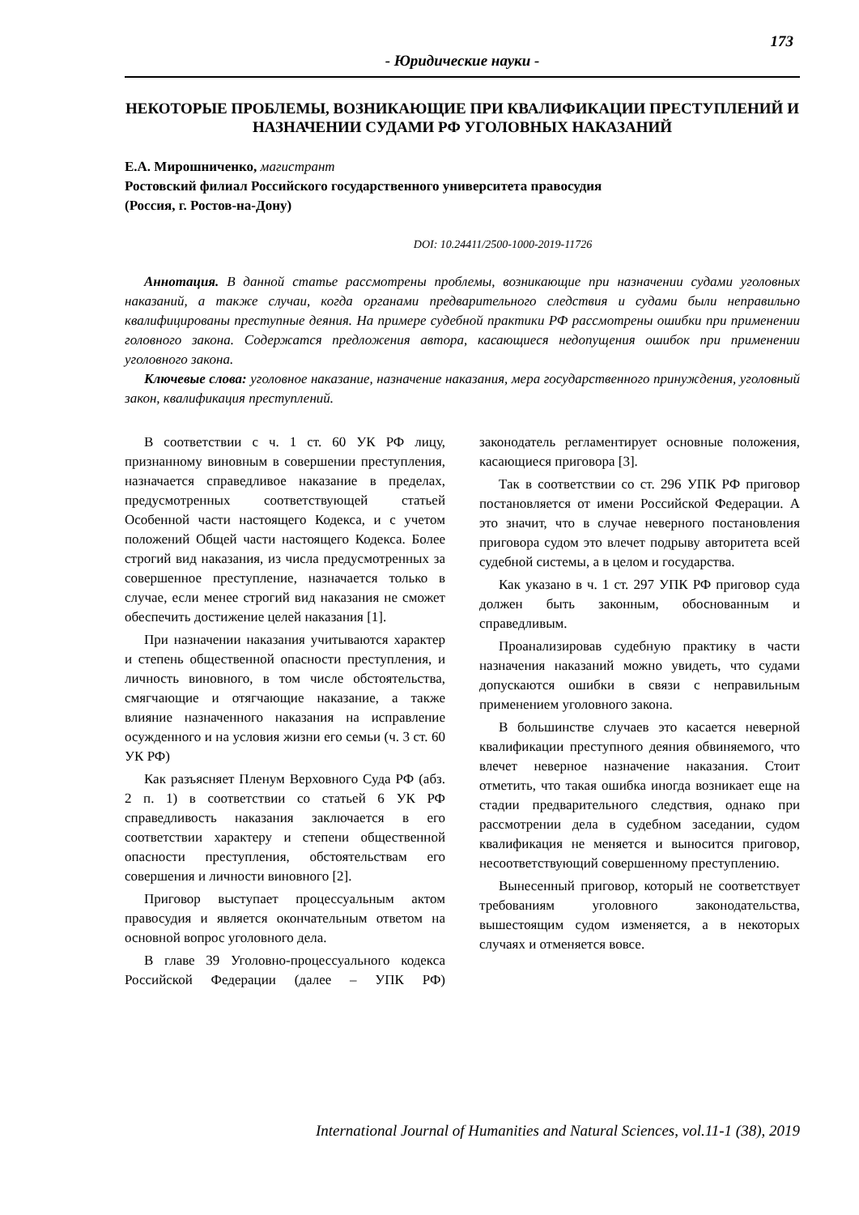173
- Юридические науки -
НЕКОТОРЫЕ ПРОБЛЕМЫ, ВОЗНИКАЮЩИЕ ПРИ КВАЛИФИКАЦИИ ПРЕСТУПЛЕНИЙ И НАЗНАЧЕНИИ СУДАМИ РФ УГОЛОВНЫХ НАКАЗАНИЙ
Е.А. Мирошниченко, магистрант
Ростовский филиал Российского государственного университета правосудия
(Россия, г. Ростов-на-Дону)
DOI: 10.24411/2500-1000-2019-11726
Аннотация. В данной статье рассмотрены проблемы, возникающие при назначении судами уголовных наказаний, а также случаи, когда органами предварительного следствия и судами были неправильно квалифицированы преступные деяния. На примере судебной практики РФ рассмотрены ошибки при применении головного закона. Содержатся предложения автора, касающиеся недопущения ошибок при применении уголовного закона.
Ключевые слова: уголовное наказание, назначение наказания, мера государственного принуждения, уголовный закон, квалификация преступлений.
В соответствии с ч. 1 ст. 60 УК РФ лицу, признанному виновным в совершении преступления, назначается справедливое наказание в пределах, предусмотренных соответствующей статьей Особенной части настоящего Кодекса, и с учетом положений Общей части настоящего Кодекса. Более строгий вид наказания, из числа предусмотренных за совершенное преступление, назначается только в случае, если менее строгий вид наказания не сможет обеспечить достижение целей наказания [1].
При назначении наказания учитываются характер и степень общественной опасности преступления, и личность виновного, в том числе обстоятельства, смягчающие и отягчающие наказание, а также влияние назначенного наказания на исправление осужденного и на условия жизни его семьи (ч. 3 ст. 60 УК РФ)
Как разъясняет Пленум Верховного Суда РФ (абз. 2 п. 1) в соответствии со статьей 6 УК РФ справедливость наказания заключается в его соответствии характеру и степени общественной опасности преступления, обстоятельствам его совершения и личности виновного [2].
Приговор выступает процессуальным актом правосудия и является окончательным ответом на основной вопрос уголовного дела.
В главе 39 Уголовно-процессуального кодекса Российской Федерации (далее – УПК РФ) законодатель регламентирует основные положения, касающиеся приговора [3].
Так в соответствии со ст. 296 УПК РФ приговор постановляется от имени Российской Федерации. А это значит, что в случае неверного постановления приговора судом это влечет подрыву авторитета всей судебной системы, а в целом и государства.
Как указано в ч. 1 ст. 297 УПК РФ приговор суда должен быть законным, обоснованным и справедливым.
Проанализировав судебную практику в части назначения наказаний можно увидеть, что судами допускаются ошибки в связи с неправильным применением уголовного закона.
В большинстве случаев это касается неверной квалификации преступного деяния обвиняемого, что влечет неверное назначение наказания. Стоит отметить, что такая ошибка иногда возникает еще на стадии предварительного следствия, однако при рассмотрении дела в судебном заседании, судом квалификация не меняется и выносится приговор, несоответствующий совершенному преступлению.
Вынесенный приговор, который не соответствует требованиям уголовного законодательства, вышестоящим судом изменяется, а в некоторых случаях и отменяется вовсе.
International Journal of Humanities and Natural Sciences, vol.11-1 (38), 2019